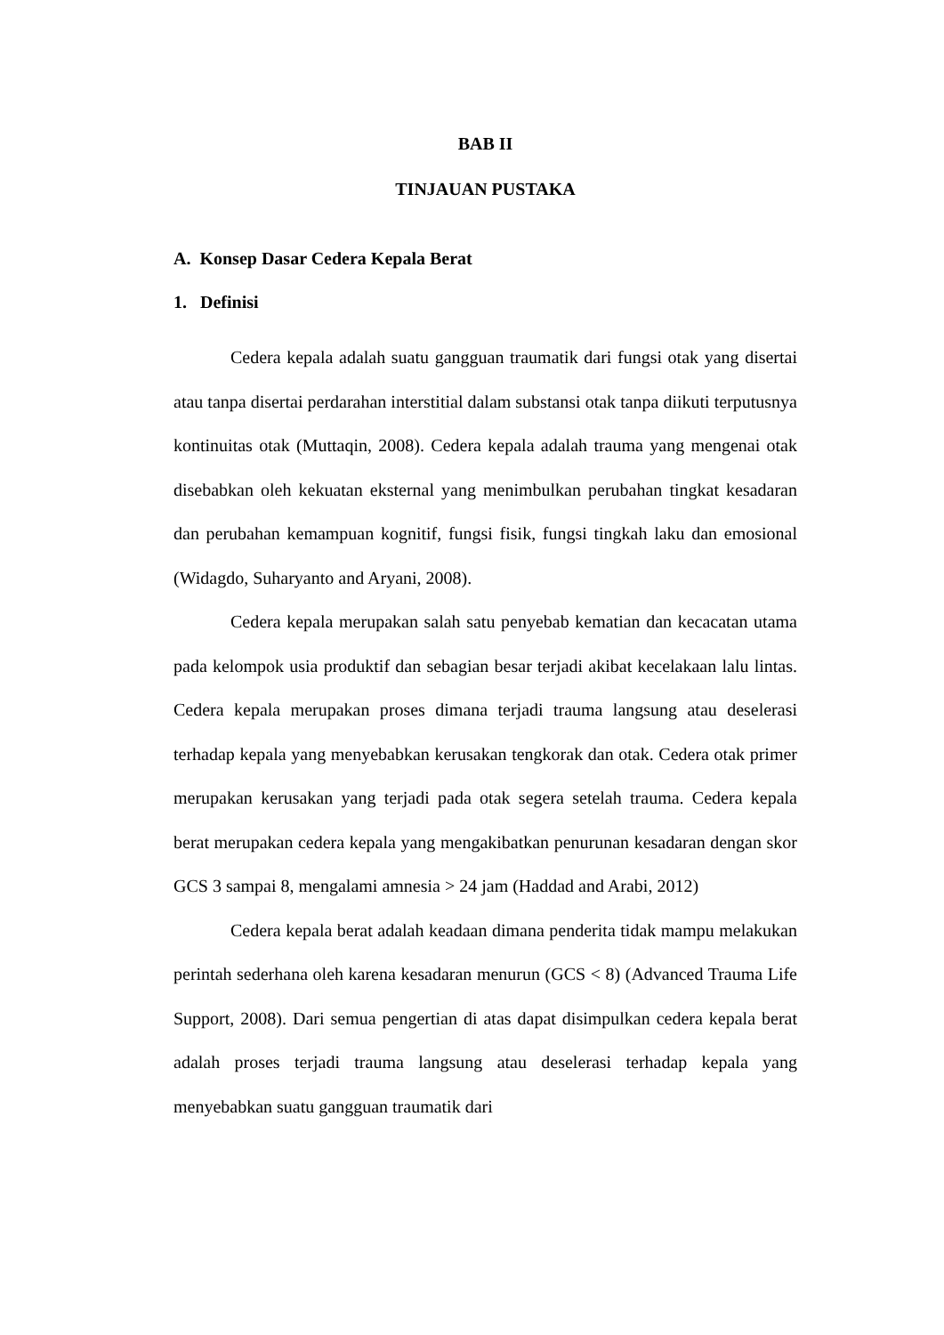BAB II
TINJAUAN PUSTAKA
A. Konsep Dasar Cedera Kepala Berat
1. Definisi
Cedera kepala adalah suatu gangguan traumatik dari fungsi otak yang disertai atau tanpa disertai perdarahan interstitial dalam substansi otak tanpa diikuti terputusnya kontinuitas otak (Muttaqin, 2008). Cedera kepala adalah trauma yang mengenai otak disebabkan oleh kekuatan eksternal yang menimbulkan perubahan tingkat kesadaran dan perubahan kemampuan kognitif, fungsi fisik, fungsi tingkah laku dan emosional (Widagdo, Suharyanto and Aryani, 2008).
Cedera kepala merupakan salah satu penyebab kematian dan kecacatan utama pada kelompok usia produktif dan sebagian besar terjadi akibat kecelakaan lalu lintas. Cedera kepala merupakan proses dimana terjadi trauma langsung atau deselerasi terhadap kepala yang menyebabkan kerusakan tengkorak dan otak. Cedera otak primer merupakan kerusakan yang terjadi pada otak segera setelah trauma. Cedera kepala berat merupakan cedera kepala yang mengakibatkan penurunan kesadaran dengan skor GCS 3 sampai 8, mengalami amnesia > 24 jam (Haddad and Arabi, 2012)
Cedera kepala berat adalah keadaan dimana penderita tidak mampu melakukan perintah sederhana oleh karena kesadaran menurun (GCS < 8) (Advanced Trauma Life Support, 2008). Dari semua pengertian di atas dapat disimpulkan cedera kepala berat adalah proses terjadi trauma langsung atau deselerasi terhadap kepala yang menyebabkan suatu gangguan traumatik dari